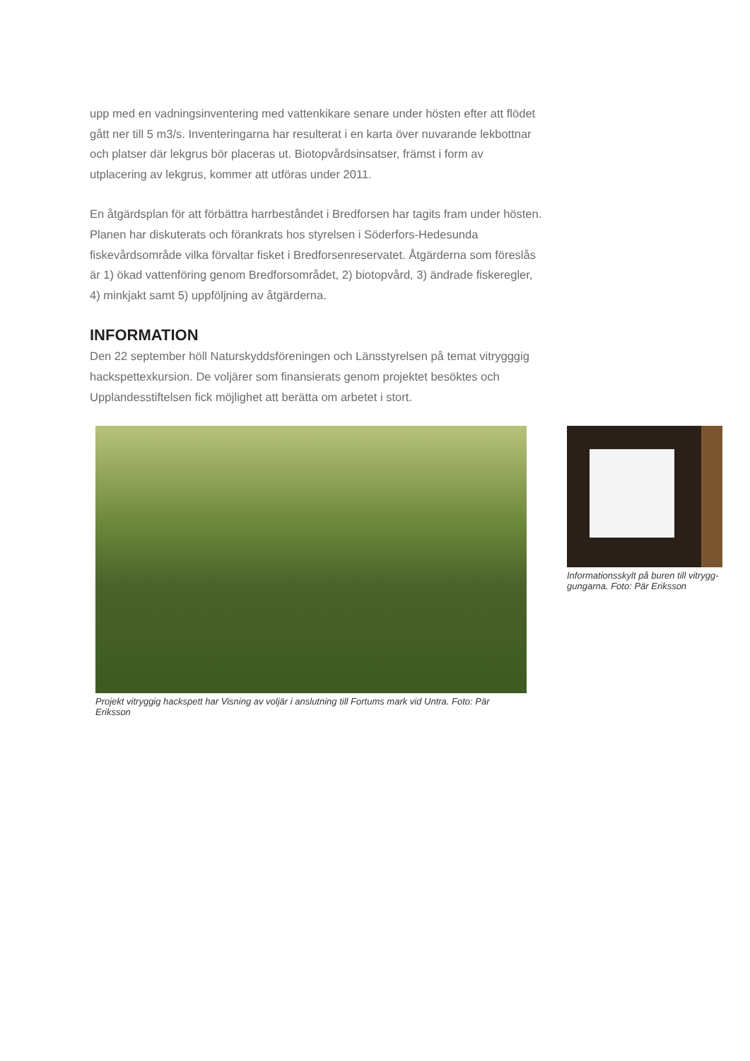upp med en vadningsinventering med vattenkikare senare under hösten efter att flödet gått ner till 5 m3/s. Inventeringarna har resulterat i en karta över nuvarande lekbottnar och platser där lekgrus bör placeras ut. Biotopvårdsinsatser, främst i form av utplacering av lekgrus, kommer att utföras under 2011.
En åtgärdsplan för att förbättra harrbeståndet i Bredforsen har tagits fram under hösten. Planen har diskuterats och förankrats hos styrelsen i Söderfors-Hedesunda fiskevårdsområde vilka förvaltar fisket i Bredforsenreservatet. Åtgärderna som föreslås är 1) ökad vattenföring genom Bredforsområdet, 2) biotopvård, 3) ändrade fiskeregler, 4) minkjakt samt 5) uppföljning av åtgärderna.
INFORMATION
Den 22 september höll Naturskyddsföreningen och Länsstyrelsen på temat vitrygg­gig hackspettexkursion. De voljärer som finansierats genom projektet besöktes och Upplandesstiftelsen fick möjlighet att berätta om arbetet i stort.
Projekt vitryggig hackspett har Visning av voljär i anslutning till Fortums mark vid Untra. Foto: Pär Eriksson
Informationsskylt på buren till vitrygg­gungarna. Foto: Pär Eriksson